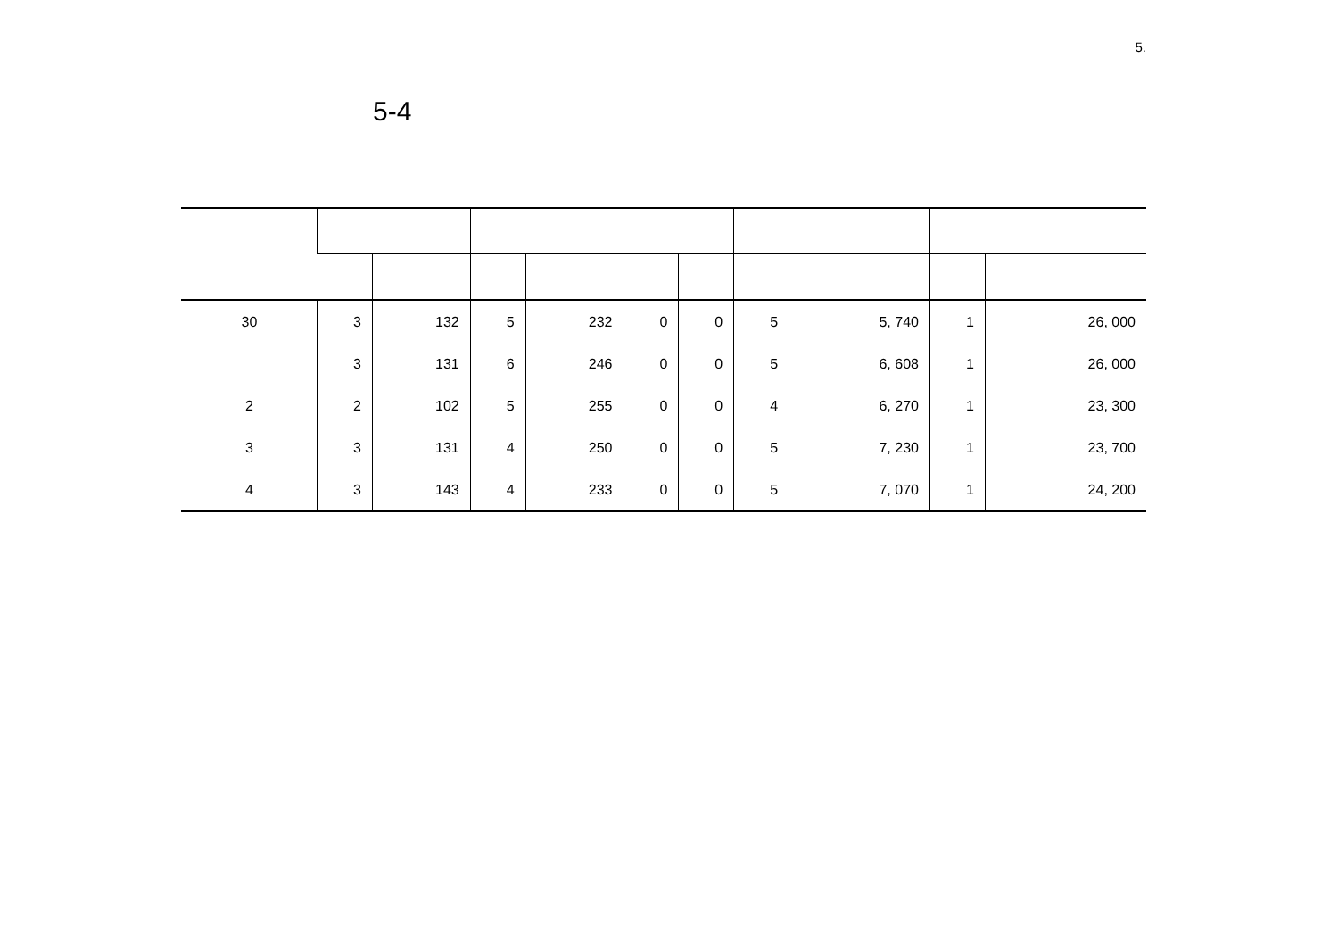5.
5-4
| 30 | 3 | 132 | 5 | 232 | 0 | 0 | 5 | 5, 740 | 1 | 26, 000 |
| | 3 | 131 | 6 | 246 | 0 | 0 | 5 | 6, 608 | 1 | 26, 000 |
| 2 | 2 | 102 | 5 | 255 | 0 | 0 | 4 | 6, 270 | 1 | 23, 300 |
| 3 | 3 | 131 | 4 | 250 | 0 | 0 | 5 | 7, 230 | 1 | 23, 700 |
| 4 | 3 | 143 | 4 | 233 | 0 | 0 | 5 | 7, 070 | 1 | 24, 200 |